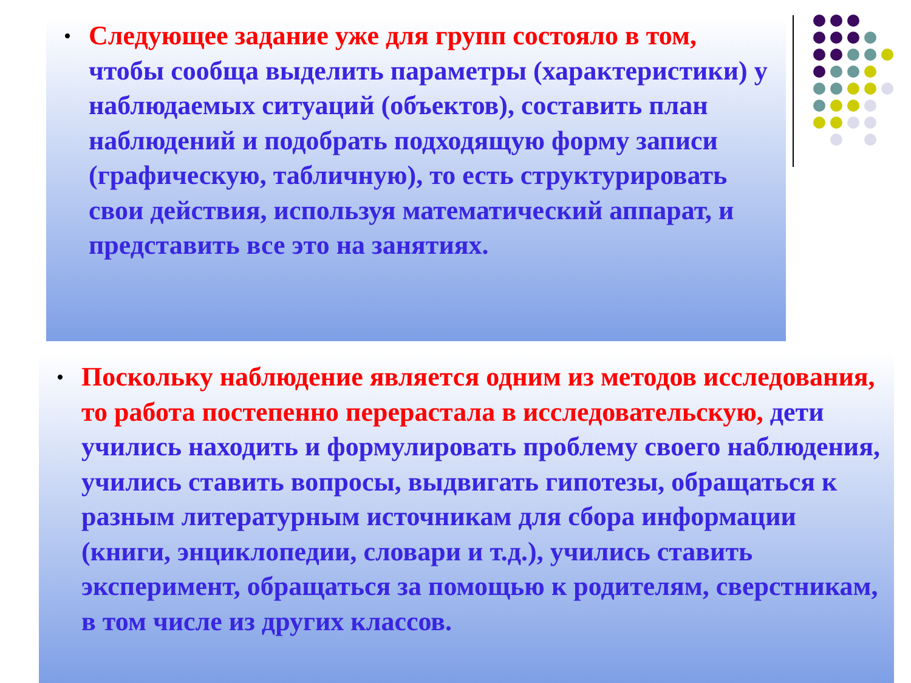•
Следующее задание уже для групп состояло в том, чтобы сообща выделить параметры (характеристики) у наблюдаемых ситуаций (объектов), составить план наблюдений и подобрать подходящую форму записи (графическую, табличную), то есть структурировать свои действия, используя математический аппарат, и представить все это на занятиях.
•
Поскольку наблюдение является одним из методов исследования, то работа постепенно перерастала в исследовательскую, дети учились находить и формулировать проблему своего наблюдения, учились ставить вопросы, выдвигать гипотезы, обращаться к разным литературным источникам для сбора информации (книги, энциклопедии, словари и т.д.), учились ставить эксперимент, обращаться за помощью к родителям, сверстникам, в том числе из других классов.